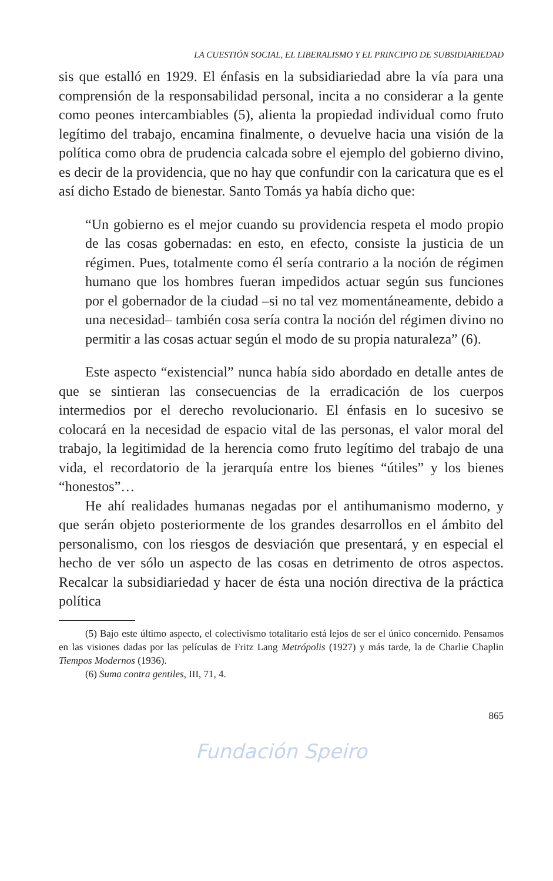LA CUESTIÓN SOCIAL, EL LIBERALISMO Y EL PRINCIPIO DE SUBSIDIARIEDAD
sis que estalló en 1929. El énfasis en la subsidiariedad abre la vía para una comprensión de la responsabilidad personal, incita a no considerar a la gente como peones intercambiables (5), alienta la propiedad individual como fruto legítimo del trabajo, encamina finalmente, o devuelve hacia una visión de la política como obra de prudencia calcada sobre el ejemplo del gobierno divino, es decir de la providencia, que no hay que confundir con la caricatura que es el así dicho Estado de bienestar. Santo Tomás ya había dicho que:
“Un gobierno es el mejor cuando su providencia respeta el modo propio de las cosas gobernadas: en esto, en efecto, consiste la justicia de un régimen. Pues, totalmente como él sería contrario a la noción de régimen humano que los hombres fueran impedidos actuar según sus funciones por el gobernador de la ciudad –si no tal vez momentáneamente, debido a una necesidad– también cosa sería contra la noción del régimen divino no permitir a las cosas actuar según el modo de su propia naturaleza” (6).
Este aspecto “existencial” nunca había sido abordado en detalle antes de que se sintieran las consecuencias de la erradicación de los cuerpos intermedios por el derecho revolucionario. El énfasis en lo sucesivo se colocará en la necesidad de espacio vital de las personas, el valor moral del trabajo, la legitimidad de la herencia como fruto legítimo del trabajo de una vida, el recordatorio de la jerarquía entre los bienes “útiles” y los bienes “honestos”…
He ahí realidades humanas negadas por el antihumanismo moderno, y que serán objeto posteriormente de los grandes desarrollos en el ámbito del personalismo, con los riesgos de desviación que presentará, y en especial el hecho de ver sólo un aspecto de las cosas en detrimento de otros aspectos. Recalcar la subsidiariedad y hacer de ésta una noción directiva de la práctica política
(5) Bajo este último aspecto, el colectivismo totalitario está lejos de ser el único concernido. Pensamos en las visiones dadas por las películas de Fritz Lang Metrópolis (1927) y más tarde, la de Charlie Chaplin Tiempos Modernos (1936).
(6) Suma contra gentiles, III, 71, 4.
865
Fundación Speiro